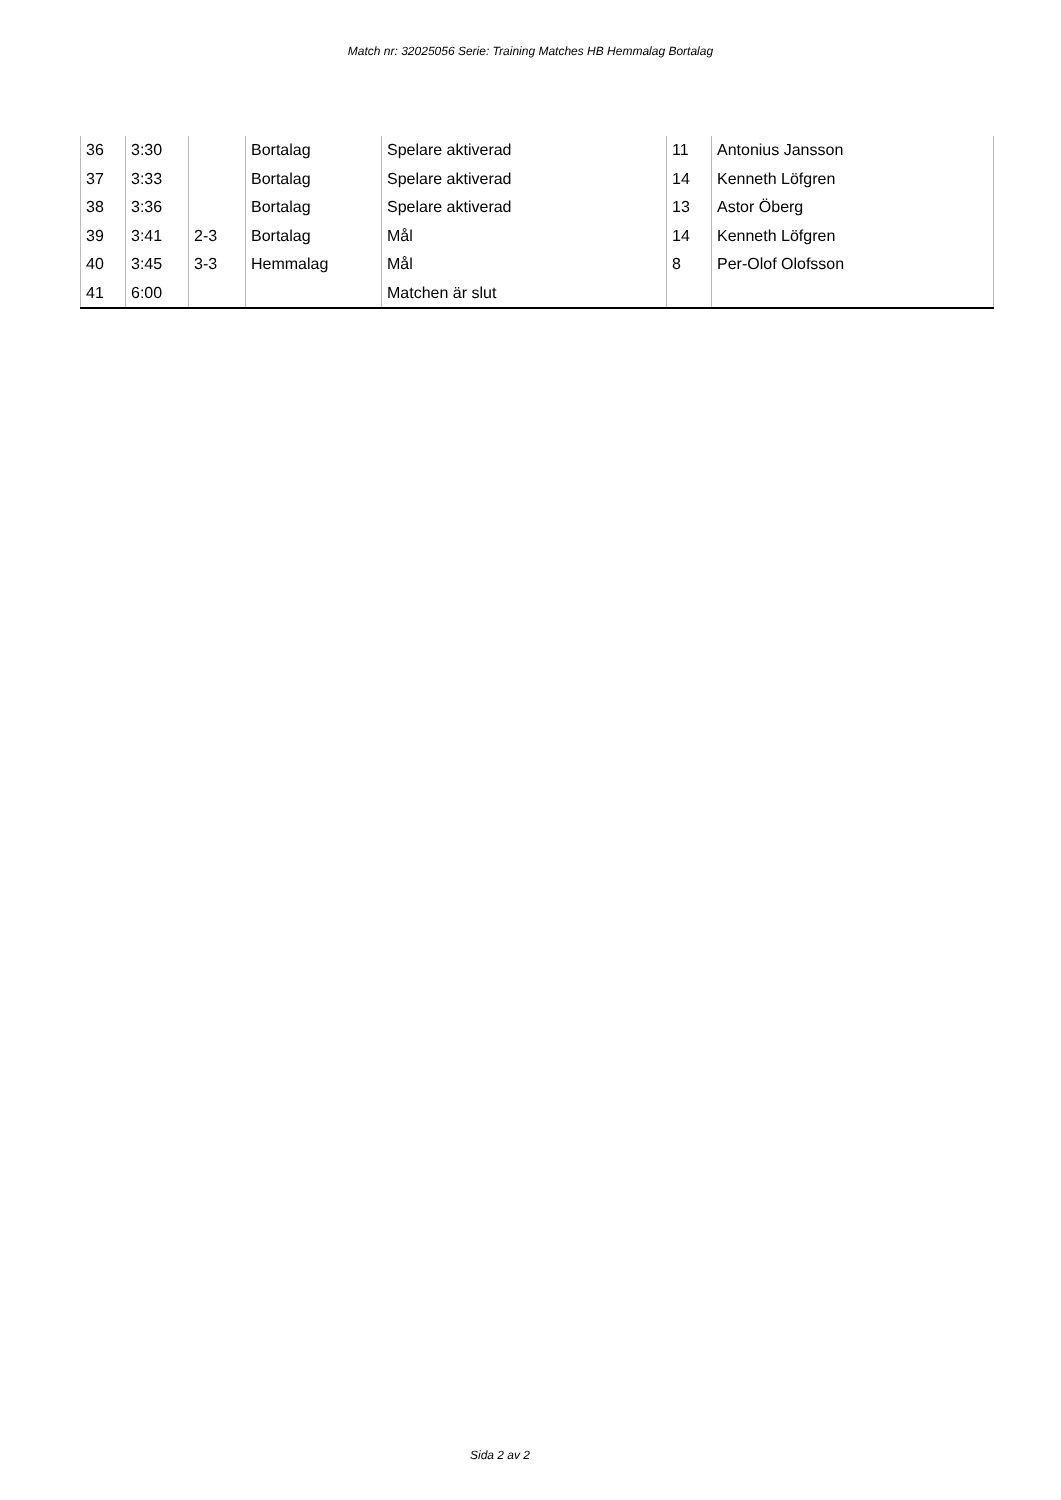Match nr: 32025056 Serie: Training Matches HB Hemmalag Bortalag
| 36 | 3:30 | | Bortalag | Spelare aktiverad | 11 | Antonius Jansson |
| 37 | 3:33 | | Bortalag | Spelare aktiverad | 14 | Kenneth Löfgren |
| 38 | 3:36 | | Bortalag | Spelare aktiverad | 13 | Astor Öberg |
| 39 | 3:41 | 2-3 | Bortalag | Mål | 14 | Kenneth Löfgren |
| 40 | 3:45 | 3-3 | Hemmalag | Mål | 8 | Per-Olof Olofsson |
| 41 | 6:00 | | | Matchen är slut | | |
Sida 2 av 2